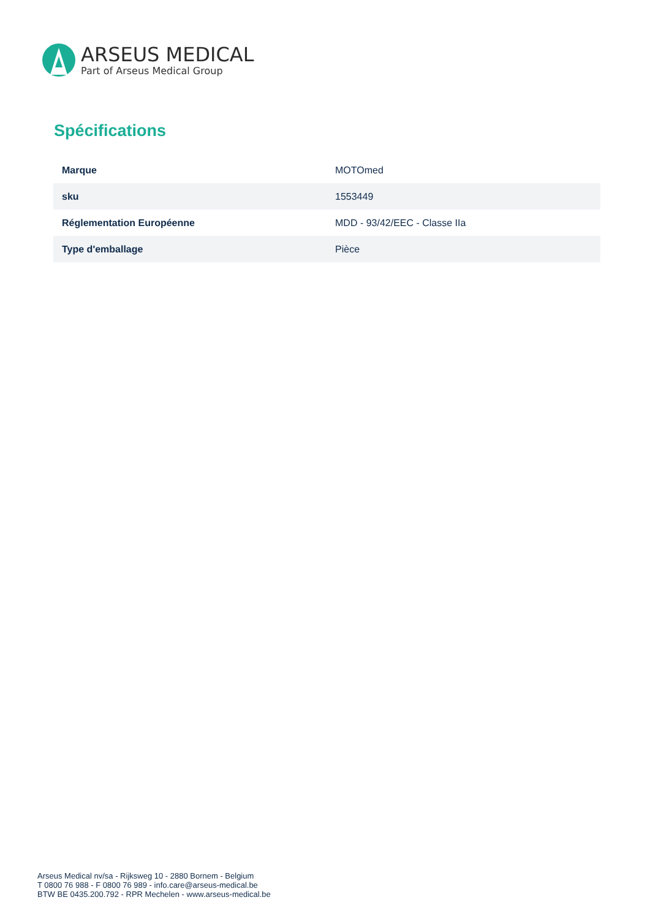ARSEUS MEDICAL
Part of Arseus Medical Group
Spécifications
| Marque | MOTOmed |
| sku | 1553449 |
| Réglementation Européenne | MDD - 93/42/EEC - Classe IIa |
| Type d'emballage | Pièce |
Arseus Medical nv/sa - Rijksweg 10 - 2880 Bornem - Belgium
T 0800 76 988 - F 0800 76 989 - info.care@arseus-medical.be
BTW BE 0435.200.792 - RPR Mechelen - www.arseus-medical.be